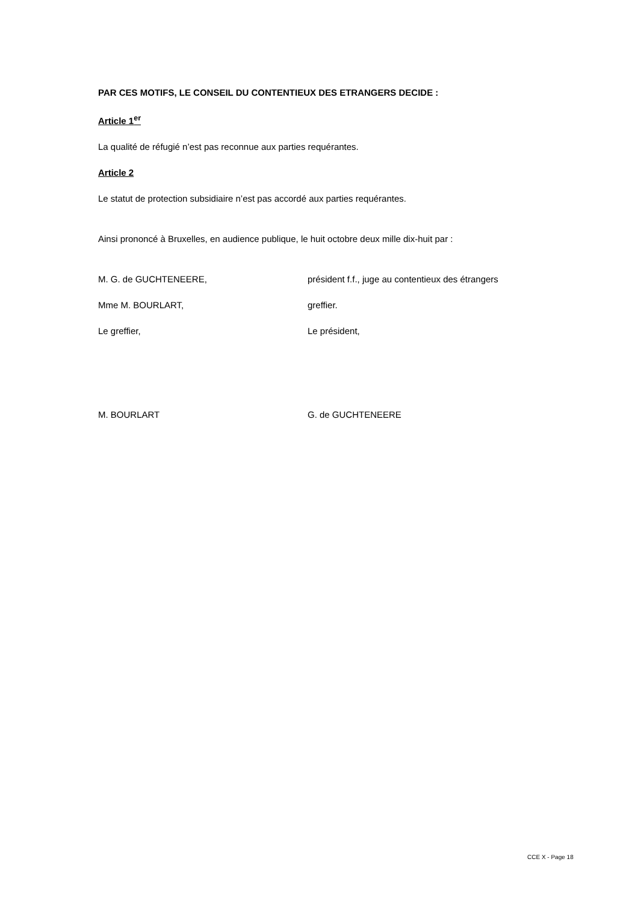PAR CES MOTIFS, LE CONSEIL DU CONTENTIEUX DES ETRANGERS DECIDE :
Article 1<sup>er</sup>
La qualité de réfugié n’est pas reconnue aux parties requérantes.
Article 2
Le statut de protection subsidiaire n’est pas accordé aux parties requérantes.
Ainsi prononcé à Bruxelles, en audience publique, le huit octobre deux mille dix-huit par :
M. G. de GUCHTENEERE, président f.f., juge au contentieux des étrangers
Mme M. BOURLART, greffier.
Le greffier, Le président,
M. BOURLART G. de GUCHTENEERE
CCE X - Page 18